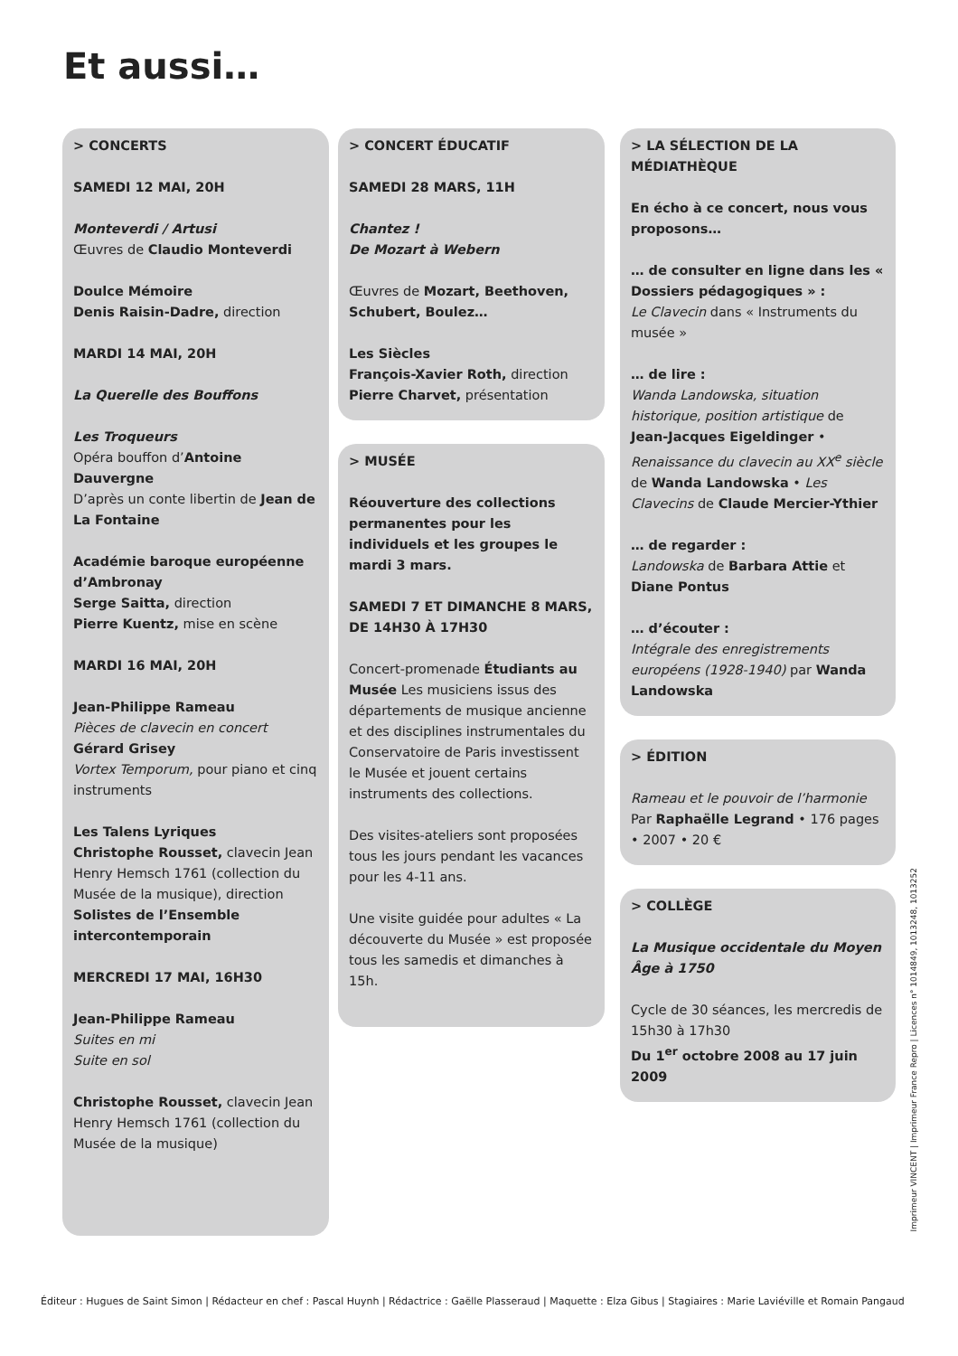Et aussi…
> CONCERTS
SAMEDI 12 MAI, 20H
Monteverdi / Artusi
Œuvres de Claudio Monteverdi
Doulce Mémoire
Denis Raisin-Dadre, direction
MARDI 14 MAI, 20H
La Querelle des Bouffons
Les Troqueurs
Opéra bouffon d’Antoine Dauvergne
D’après un conte libertin de Jean de La Fontaine
Académie baroque européenne d’Ambronay
Serge Saitta, direction
Pierre Kuentz, mise en scène
MARDI 16 MAI, 20H
Jean-Philippe Rameau
Pièces de clavecin en concert
Gérard Grisey
Vortex Temporum, pour piano et cinq instruments
Les Talens Lyriques
Christophe Rousset, clavecin Jean Henry Hemsch 1761 (collection du Musée de la musique), direction
Solistes de l’Ensemble intercontemporain
MERCREDI 17 MAI, 16H30
Jean-Philippe Rameau
Suites en mi
Suite en sol
Christophe Rousset, clavecin Jean Henry Hemsch 1761 (collection du Musée de la musique)
> CONCERT ÉDUCATIF
SAMEDI 28 MARS, 11H
Chantez !
De Mozart à Webern
Œuvres de Mozart, Beethoven, Schubert, Boulez…
Les Siècles
François-Xavier Roth, direction
Pierre Charvet, présentation
> MUSÉE
Réouverture des collections permanentes pour les individuels et les groupes le mardi 3 mars.
SAMEDI 7 ET DIMANCHE 8 MARS, DE 14H30 À 17H30
Concert-promenade Étudiants au Musée Les musiciens issus des départements de musique ancienne et des disciplines instrumentales du Conservatoire de Paris investissent le Musée et jouent certains instruments des collections.
Des visites-ateliers sont proposées tous les jours pendant les vacances pour les 4-11 ans.
Une visite guidée pour adultes « La découverte du Musée » est proposée tous les samedis et dimanches à 15h.
> LA SÉLECTION DE LA MÉDIATHÈQUE
En écho à ce concert, nous vous proposons…
… de consulter en ligne dans les « Dossiers pédagogiques » :
Le Clavecin dans « Instruments du musée »
… de lire :
Wanda Landowska, situation historique, position artistique de Jean-Jacques Eigeldinger • Renaissance du clavecin au XX<sup>e</sup> siècle de Wanda Landowska • Les Clavecins de Claude Mercier-Ythier
… de regarder :
Landowska de Barbara Attie et Diane Pontus
… d’écouter :
Intégrale des enregistrements européens (1928-1940) par Wanda Landowska
> ÉDITION
Rameau et le pouvoir de l’harmonie
Par Raphaëlle Legrand • 176 pages • 2007 • 20 €
> COLLÈGE
La Musique occidentale du Moyen Âge à 1750
Cycle de 30 séances, les mercredis de 15h30 à 17h30
Du 1<sup>er</sup> octobre 2008 au 17 juin 2009
Imprimeur VINCENT | Imprimeur France Repro | Licences n° 1014849, 1013248, 1013252
Éditeur : Hugues de Saint Simon | Rédacteur en chef : Pascal Huynh | Rédactrice : Gaëlle Plasseraud | Maquette : Elza Gibus | Stagiaires : Marie Laviéville et Romain Pangaud